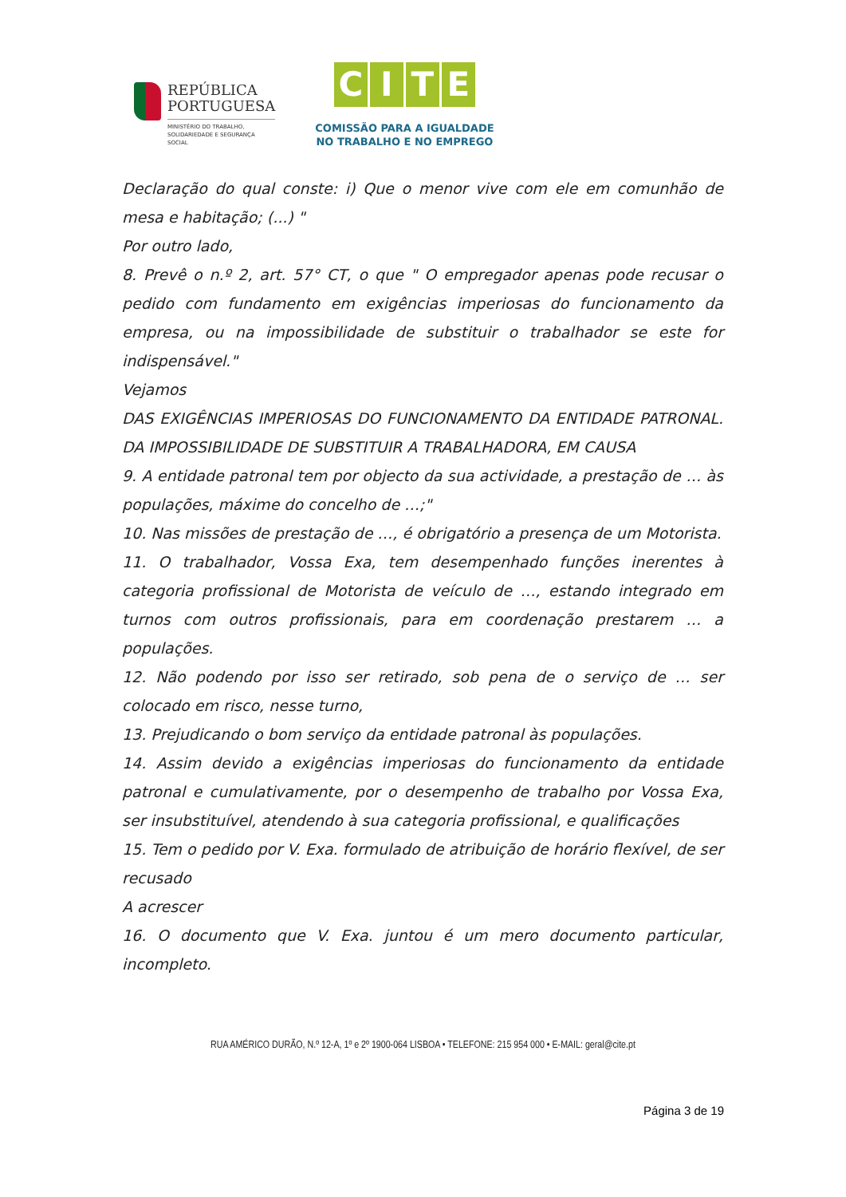REPÚBLICA
PORTUGUESA
MINISTÉRIO DO TRABALHO,
SOLIDARIEDADE E SEGURANÇA
SOCIAL
CITE
COMISSÃO PARA A IGUALDADE
NO TRABALHO E NO EMPREGO
Declaração do qual conste: i) Que o menor vive com ele em comunhão de mesa e habitação; (...) "
Por outro lado,
8. Prevê o n.º 2, art. 57° CT, o que " O empregador apenas pode recusar o pedido com fundamento em exigências imperiosas do funcionamento da empresa, ou na impossibilidade de substituir o trabalhador se este for indispensável."
Vejamos
DAS EXIGÊNCIAS IMPERIOSAS DO FUNCIONAMENTO DA ENTIDADE PATRONAL. DA IMPOSSIBILIDADE DE SUBSTITUIR A TRABALHADORA, EM CAUSA
9. A entidade patronal tem por objecto da sua actividade, a prestação de … às populações, máxime do concelho de …;"
10. Nas missões de prestação de …, é obrigatório a presença de um Motorista.
11. O trabalhador, Vossa Exa, tem desempenhado funções inerentes à categoria profissional de Motorista de veículo de …, estando integrado em turnos com outros profissionais, para em coordenação prestarem … a populações.
12. Não podendo por isso ser retirado, sob pena de o serviço de … ser colocado em risco, nesse turno,
13. Prejudicando o bom serviço da entidade patronal às populações.
14. Assim devido a exigências imperiosas do funcionamento da entidade patronal e cumulativamente, por o desempenho de trabalho por Vossa Exa, ser insubstituível, atendendo à sua categoria profissional, e qualificações
15. Tem o pedido por V. Exa. formulado de atribuição de horário flexível, de ser recusado
A acrescer
16. O documento que V. Exa. juntou é um mero documento particular, incompleto.
RUA AMÉRICO DURÃO, N.º 12-A, 1º e 2º 1900-064 LISBOA • TELEFONE: 215 954 000 • E-MAIL: geral@cite.pt
Página 3 de 19